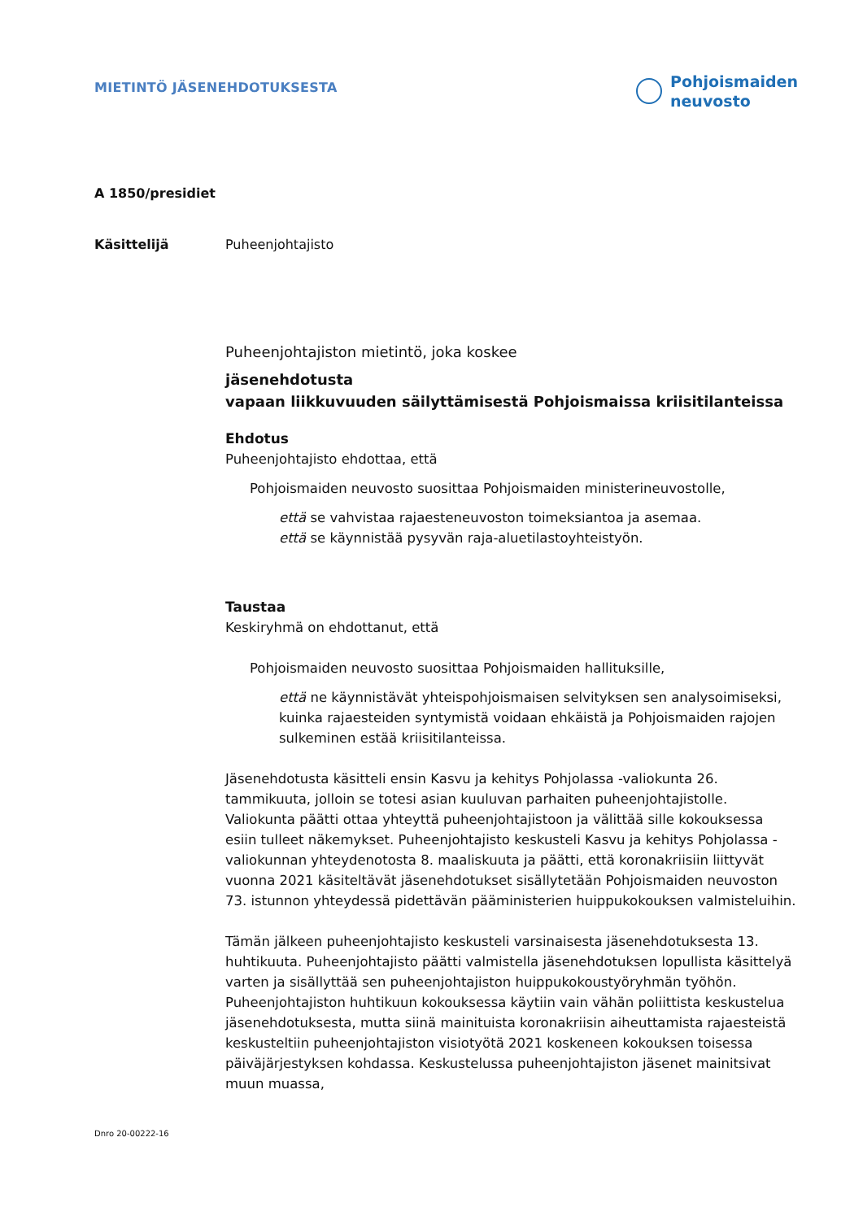MIETINTÖ JÄSENEHDOTUKSESTA
Pohjoismaiden
neuvosto
A 1850/presidiet
Käsittelijä Puheenjohtajisto
Puheenjohtajiston mietintö, joka koskee
jäsenehdotusta
vapaan liikkuvuuden säilyttämisestä Pohjoismaissa kriisitilanteissa
Ehdotus
Puheenjohtajisto ehdottaa, että
Pohjoismaiden neuvosto suosittaa Pohjoismaiden ministerineuvostolle,
että se vahvistaa rajaesteneuvoston toimeksiantoa ja asemaa.
että se käynnistää pysyvän raja-aluetilastoyhteistyön.
Taustaa
Keskiryhmä on ehdottanut, että
Pohjoismaiden neuvosto suosittaa Pohjoismaiden hallituksille,
että ne käynnistävät yhteispohjoismaisen selvityksen sen analysoimiseksi, kuinka rajaesteiden syntymistä voidaan ehkäistä ja Pohjoismaiden rajojen sulkeminen estää kriisitilanteissa.
Jäsenehdotusta käsitteli ensin Kasvu ja kehitys Pohjolassa -valiokunta 26. tammikuuta, jolloin se totesi asian kuuluvan parhaiten puheenjohtajistolle. Valiokunta päätti ottaa yhteyttä puheenjohtajistoon ja välittää sille kokouksessa esiin tulleet näkemykset. Puheenjohtajisto keskusteli Kasvu ja kehitys Pohjolassa -valiokunnan yhteydenotosta 8. maaliskuuta ja päätti, että koronakriisiin liittyvät vuonna 2021 käsiteltävät jäsenehdotukset sisällytetään Pohjoismaiden neuvoston 73. istunnon yhteydessä pidettävän pääministerien huippukokouksen valmisteluihin.
Tämän jälkeen puheenjohtajisto keskusteli varsinaisesta jäsenehdotuksesta 13. huhtikuuta. Puheenjohtajisto päätti valmistella jäsenehdotuksen lopullista käsittelyä varten ja sisällyttää sen puheenjohtajiston huippukokoustyöryhmän työhön. Puheenjohtajiston huhtikuun kokouksessa käytiin vain vähän poliittista keskustelua jäsenehdotuksesta, mutta siinä mainituista koronakriisin aiheuttamista rajaesteistä keskusteltiin puheenjohtajiston visiotyötä 2021 koskeneen kokouksen toisessa päiväjärjestyksen kohdassa. Keskustelussa puheenjohtajiston jäsenet mainitsivat muun muassa,
Dnro 20-00222-16